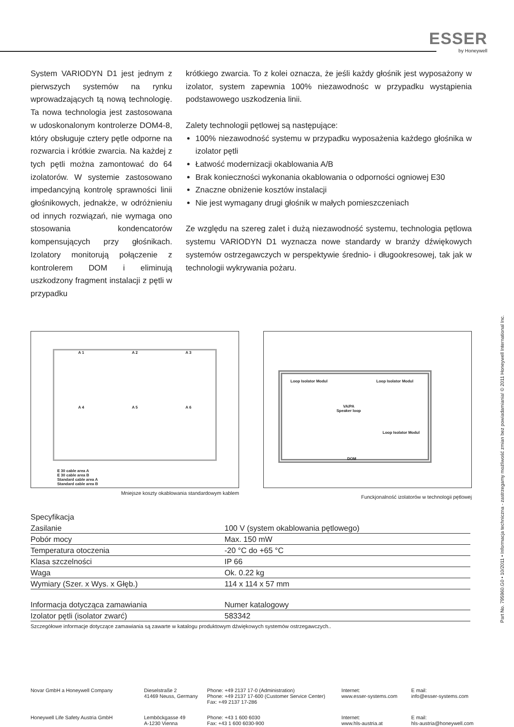ESSER
by Honeywell
System VARIODYN D1 jest jednym z pierwszych systemów na rynku wprowadzających tą nową technologię. Ta nowa technologia jest zastosowana w udoskonalonym kontrolerze DOM4-8, który obsługuje cztery pętle odporne na rozwarcia i krótkie zwarcia. Na każdej z tych pętli można zamontować do 64 izolatorów. W systemie zastosowano impedancyjną kontrolę sprawności linii głośnikowych, jednakże, w odróżnieniu od innych rozwiązań, nie wymaga ono stosowania kondencatorów kompensujących przy głośnikach. Izolatory monitorują połączenie z kontrolerem DOM i eliminują uszkodzony fragment instalacji z pętli w przypadku
krótkiego zwarcia. To z kolei oznacza, że jeśli każdy głośnik jest wyposażony w izolator, system zapewnia 100% niezawodnośc w przypadku wystąpienia podstawowego uszkodzenia linii.
Zalety technologii pętlowej są następujące:
100% niezawodność systemu w przypadku wyposażenia każdego głośnika w izolator pętli
Łatwość modernizacji okablowania A/B
Brak konieczności wykonania okablowania o odporności ogniowej E30
Znaczne obniżenie kosztów instalacji
Nie jest wymagany drugi głośnik w małych pomieszczeniach
Ze względu na szereg zalet i dużą niezawodność systemu, technologia pętlowa systemu VARIODYN D1 wyznacza nowe standardy w branży dźwiękowych systemów ostrzegawczych w perspektywie średnio- i długookresowej, tak jak w technologii wykrywania pożaru.
A 1
A 2
A 3
A 4
A 5
A 6
E 30 cable area A
E 30 cable area B
Standard cable area A
Standard cable area B
Mniejsze koszty okablowania standardowym kablem
Loop Isolator Modul Loop Isolator Modul
VA/PA
Speaker loop
Loop Isolator Modul
DOM
Funckjonalność izolatorów w technologii pętlowej
Specyfikacja
| Zasilanie | 100 V (system okablowania pętlowego) |
| Pobór mocy | Max. 150 mW |
| Temperatura otoczenia | -20 °C do +65 °C |
| Klasa szczelności | IP 66 |
| Waga | Ok. 0.22 kg |
| Wymiary (Szer. x Wys. x Głęb.) | 114 x 114 x 57 mm |
| Informacja dotycząca zamawiania | Numer katalogowy |
| --- | --- |
| Izolator pętli (isolator zwarć) | 583342 |
Szczegółowe informacje dotyczące zamawiania są zawarte w katalogu produktowym dźwiękowych systemów ostrzegawczych..
Novar GmbH a Honeywell Company
Dieselstraße 2
41469 Neuss, Germany
Phone: +49 2137 17-0 (Administration)
Phone: +49 2137 17-600 (Customer Service Center)
Fax: +49 2137 17-286
Internet:
www.esser-systems.com
E mail:
info@esser-systems.com
Honeywell Life Safety Austria GmbH
Lemböckgasse 49
A-1230 Vienna
Phone: +43 1 600 6030
Fax: +43 1 600 6030-900
Internet:
www.hls-austria.at
E mail:
hls-austria@honeywell.com
Part No. 795960.G0 • 10/2011 • Informacja techniczna - zastrzegamy możliwość zmian bez powiadamiania! © 2011 Honeywell International Inc.